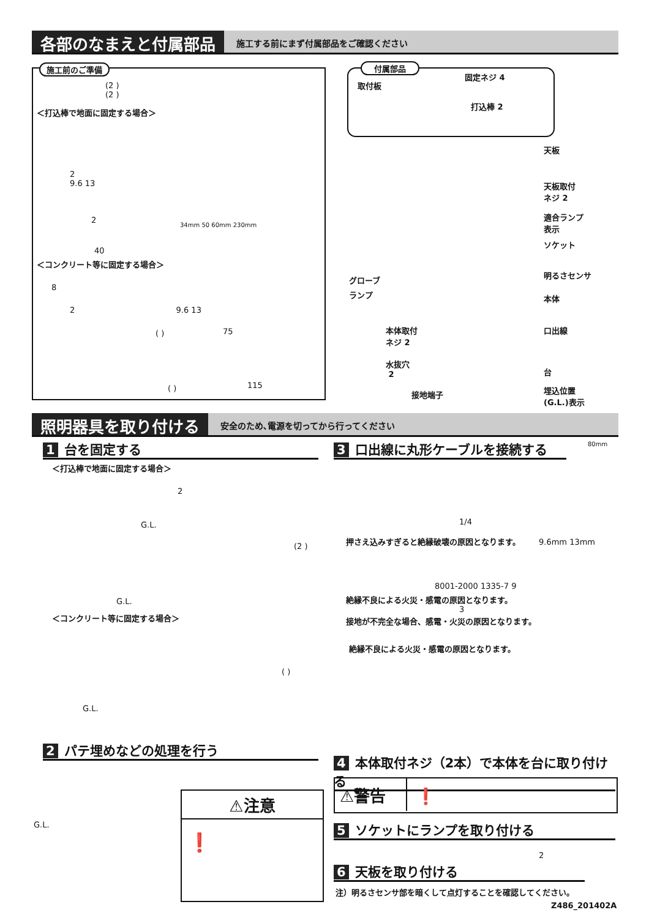各部のなまえと付属部品 施工する前にまず付属部品をご確認ください
施工前のご準備
(2 )
(2 )
＜打込棒で地面に固定する場合＞
2
9.6 13
2
40
＜コンクリート等に固定する場合＞
8
2 9.6 13
75
( )
( ) 115
34mm 50 60mm 230mm
付属部品
固定ネジ 4
取付板
打込棒 2
天板
天板取付
ネジ 2
適合ランプ
表示
ソケット
明るさセンサ
グローブ
ランプ 本体
本体取付
ネジ 2
口出線
水抜穴
2
台
接地端子
埋込位置
(G.L.)表示
照明器具を取り付ける 安全のため､電源を切ってから行ってください
1 台を固定する
＜打込棒で地面に固定する場合＞
2
G.L.
(2 )
G.L.
＜コンクリート等に固定する場合＞
( )
G.L.
2 パテ埋めなどの処理を行う
G.L.
⚠注意
❗
3 口出線に丸形ケーブルを接続する 80mm
1/4
押さえ込みすぎると絶縁破壊の原因となります。
9.6mm 13mm
8001-2000 1335-7 9
絶縁不良による火災・感電の原因となります。
3
接地が不完全な場合、感電・火災の原因となります。
絶縁不良による火災・感電の原因となります。
4 本体取付ネジ（2本）で本体を台に取り付ける
⚠警告 ❗
5 ソケットにランプを取り付ける
2
6 天板を取り付ける
注）明るさセンサ部を暗くして点灯することを確認してください。
Z486_201402A